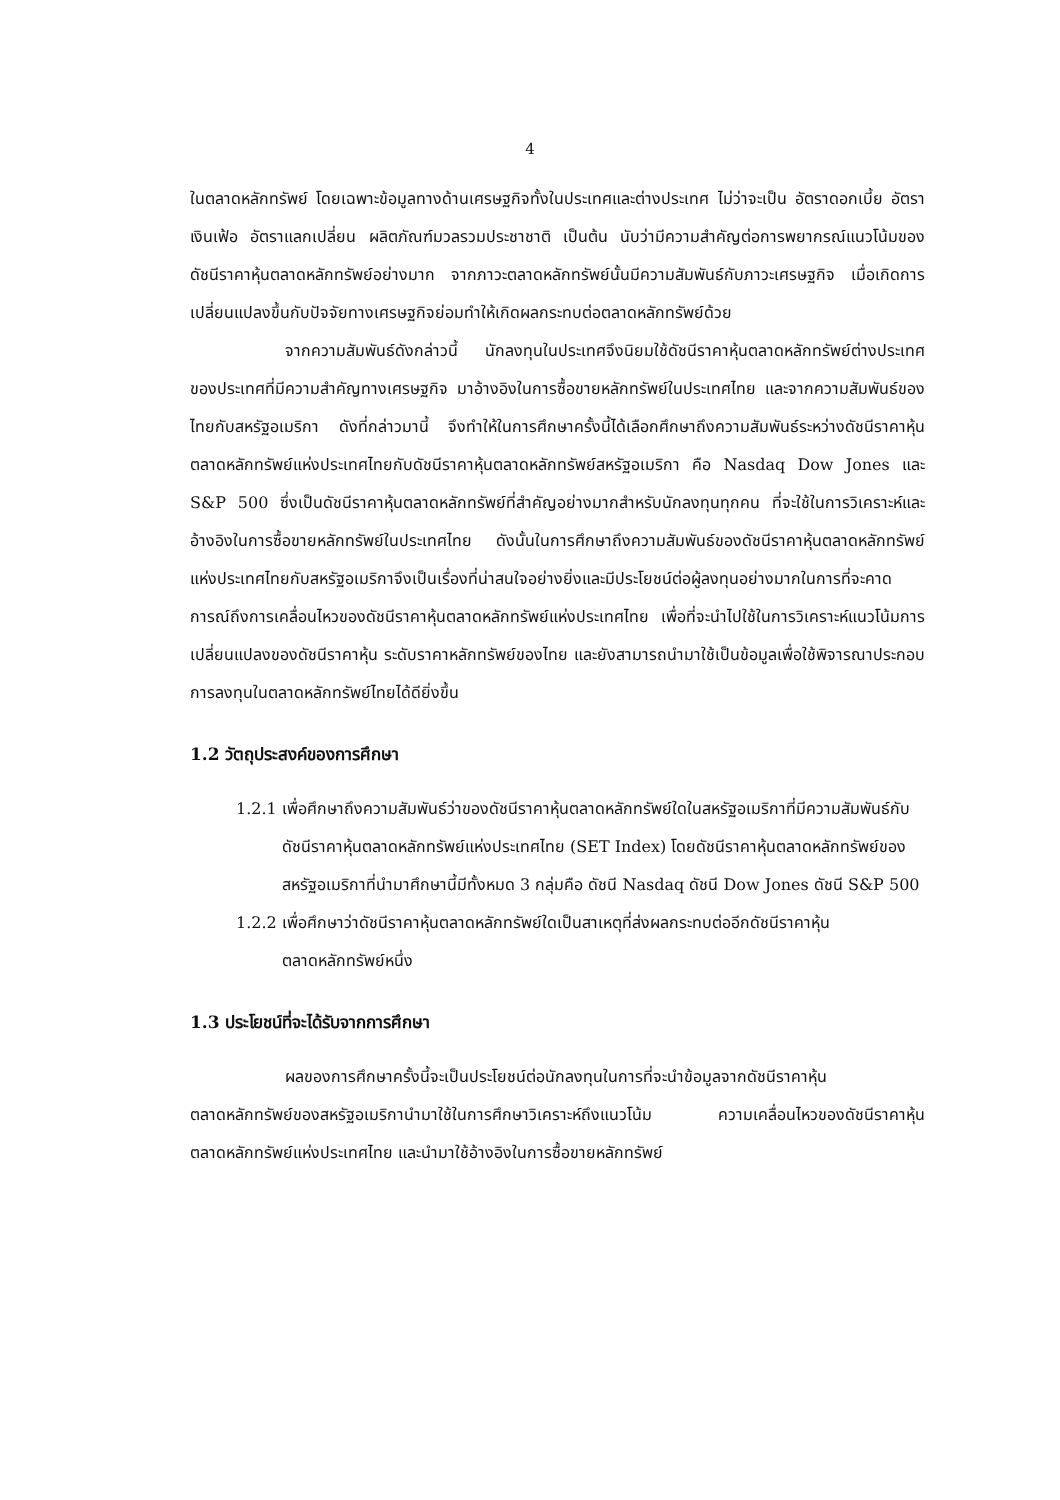4
ในตลาดหลักทรัพย์ โดยเฉพาะข้อมูลทางด้านเศรษฐกิจทั้งในประเทศและต่างประเทศ ไม่ว่าจะเป็น อัตราดอกเบี้ย อัตราเงินเฟ้อ อัตราแลกเปลี่ยน ผลิตภัณฑ์มวลรวมประชาชาติ เป็นต้น นับว่ามีความสำคัญต่อการพยากรณ์แนวโน้มของดัชนีราคาหุ้นตลาดหลักทรัพย์อย่างมาก จากภาวะตลาดหลักทรัพย์นั้นมีความสัมพันธ์กับภาวะเศรษฐกิจ เมื่อเกิดการเปลี่ยนแปลงขึ้นกับปัจจัยทางเศรษฐกิจย่อมทำให้เกิดผลกระทบต่อตลาดหลักทรัพย์ด้วย
จากความสัมพันธ์ดังกล่าวนี้ นักลงทุนในประเทศจึงนิยมใช้ดัชนีราคาหุ้นตลาดหลักทรัพย์ต่างประเทศของประเทศที่มีความสำคัญทางเศรษฐกิจ มาอ้างอิงในการซื้อขายหลักทรัพย์ในประเทศไทย และจากความสัมพันธ์ของไทยกับสหรัฐอเมริกา ดังที่กล่าวมานี้ จึงทำให้ในการศึกษาครั้งนี้ได้เลือกศึกษาถึงความสัมพันธ์ระหว่างดัชนีราคาหุ้นตลาดหลักทรัพย์แห่งประเทศไทยกับดัชนีราคาหุ้นตลาดหลักทรัพย์สหรัฐอเมริกา คือ Nasdaq Dow Jones และ S&P 500 ซึ่งเป็นดัชนีราคาหุ้นตลาดหลักทรัพย์ที่สำคัญอย่างมากสำหรับนักลงทุนทุกคน ที่จะใช้ในการวิเคราะห์และอ้างอิงในการซื้อขายหลักทรัพย์ในประเทศไทย ดังนั้นในการศึกษาถึงความสัมพันธ์ของดัชนีราคาหุ้นตลาดหลักทรัพย์แห่งประเทศไทยกับสหรัฐอเมริกาจึงเป็นเรื่องที่น่าสนใจอย่างยิ่งและมีประโยชน์ต่อผู้ลงทุนอย่างมากในการที่จะคาดการณ์ถึงการเคลื่อนไหวของดัชนีราคาหุ้นตลาดหลักทรัพย์แห่งประเทศไทย เพื่อที่จะนำไปใช้ในการวิเคราะห์แนวโน้มการเปลี่ยนแปลงของดัชนีราคาหุ้น ระดับราคาหลักทรัพย์ของไทย และยังสามารถนำมาใช้เป็นข้อมูลเพื่อใช้พิจารณาประกอบการลงทุนในตลาดหลักทรัพย์ไทยได้ดียิ่งขึ้น
1.2 วัตถุประสงค์ของการศึกษา
1.2.1 เพื่อศึกษาถึงความสัมพันธ์ว่าของดัชนีราคาหุ้นตลาดหลักทรัพย์ใดในสหรัฐอเมริกาที่มีความสัมพันธ์กับดัชนีราคาหุ้นตลาดหลักทรัพย์แห่งประเทศไทย (SET Index) โดยดัชนีราคาหุ้นตลาดหลักทรัพย์ของสหรัฐอเมริกาที่นำมาศึกษานี้มีทั้งหมด 3 กลุ่มคือ ดัชนี Nasdaq ดัชนี Dow Jones ดัชนี S&P 500
1.2.2 เพื่อศึกษาว่าดัชนีราคาหุ้นตลาดหลักทรัพย์ใดเป็นสาเหตุที่ส่งผลกระทบต่ออีกดัชนีราคาหุ้นตลาดหลักทรัพย์หนึ่ง
1.3 ประโยชน์ที่จะได้รับจากการศึกษา
ผลของการศึกษาครั้งนี้จะเป็นประโยชน์ต่อนักลงทุนในการที่จะนำข้อมูลจากดัชนีราคาหุ้นตลาดหลักทรัพย์ของสหรัฐอเมริกานำมาใช้ในการศึกษาวิเคราะห์ถึงแนวโน้ม ความเคลื่อนไหวของดัชนีราคาหุ้นตลาดหลักทรัพย์แห่งประเทศไทย และนำมาใช้อ้างอิงในการซื้อขายหลักทรัพย์